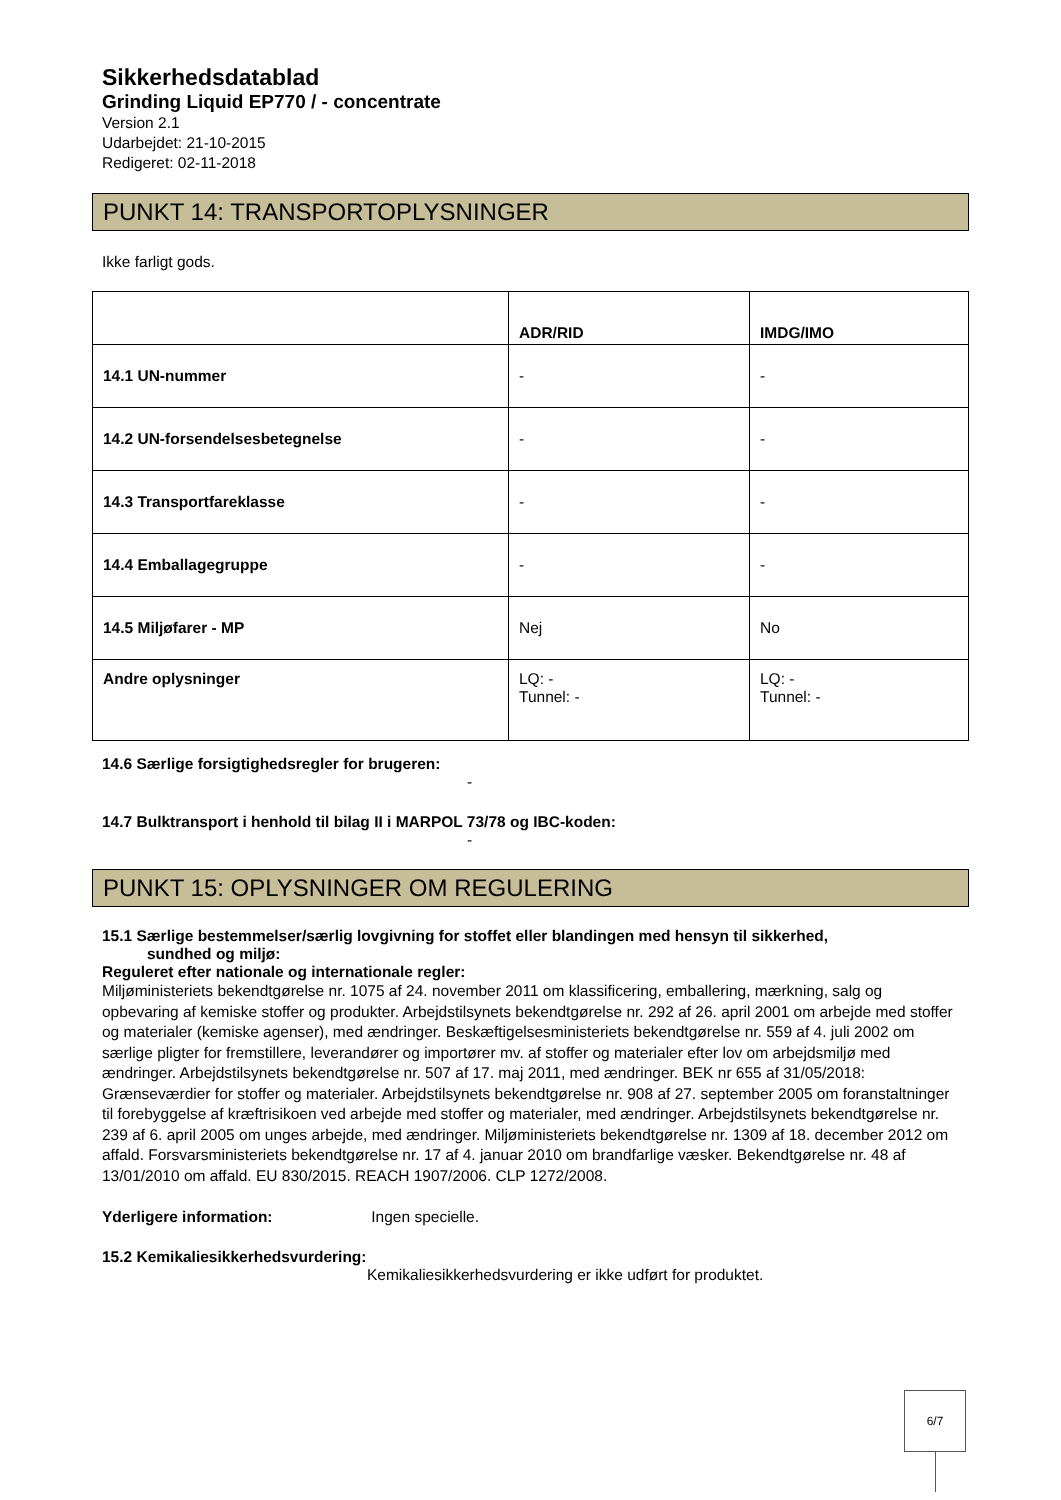Sikkerhedsdatablad
Grinding Liquid EP770 / - concentrate
Version 2.1
Udarbejdet: 21-10-2015
Redigeret: 02-11-2018
PUNKT 14: TRANSPORTOPLYSNINGER
Ikke farligt gods.
| | ADR/RID | IMDG/IMO |
| --- | --- | --- |
| 14.1 UN-nummer | - | - |
| 14.2 UN-forsendelsesbetegnelse | - | - |
| 14.3 Transportfareklasse | - | - |
| 14.4 Emballagegruppe | - | - |
| 14.5 Miljøfarer - MP | Nej | No |
| Andre oplysninger | LQ: - Tunnel: - | LQ: - Tunnel: - |
14.6 Særlige forsigtighedsregler for brugeren:
-
14.7 Bulktransport i henhold til bilag II i MARPOL 73/78 og IBC-koden:
-
PUNKT 15: OPLYSNINGER OM REGULERING
15.1 Særlige bestemmelser/særlig lovgivning for stoffet eller blandingen med hensyn til sikkerhed,
sundhed og miljø:
Reguleret efter nationale og internationale regler:
Miljøministeriets bekendtgørelse nr. 1075 af 24. november 2011 om klassificering, emballering, mærkning, salg og opbevaring af kemiske stoffer og produkter. Arbejdstilsynets bekendtgørelse nr. 292 af 26. april 2001 om arbejde med stoffer og materialer (kemiske agenser), med ændringer. Beskæftigelsesministeriets bekendtgørelse nr. 559 af 4. juli 2002 om særlige pligter for fremstillere, leverandører og importører mv. af stoffer og materialer efter lov om arbejdsmiljø med ændringer. Arbejdstilsynets bekendtgørelse nr. 507 af 17. maj 2011, med ændringer. BEK nr 655 af 31/05/2018: Grænseværdier for stoffer og materialer. Arbejdstilsynets bekendtgørelse nr. 908 af 27. september 2005 om foranstaltninger til forebyggelse af kræftrisikoen ved arbejde med stoffer og materialer, med ændringer. Arbejdstilsynets bekendtgørelse nr. 239 af 6. april 2005 om unges arbejde, med ændringer. Miljøministeriets bekendtgørelse nr. 1309 af 18. december 2012 om affald. Forsvarsministeriets bekendtgørelse nr. 17 af 4. januar 2010 om brandfarlige væsker. Bekendtgørelse nr. 48 af 13/01/2010 om affald. EU 830/2015. REACH 1907/2006. CLP 1272/2008.
Yderligere information: Ingen specielle.
15.2 Kemikaliesikkerhedsvurdering:
Kemikaliesikkerhedsvurdering er ikke udført for produktet.
6/7